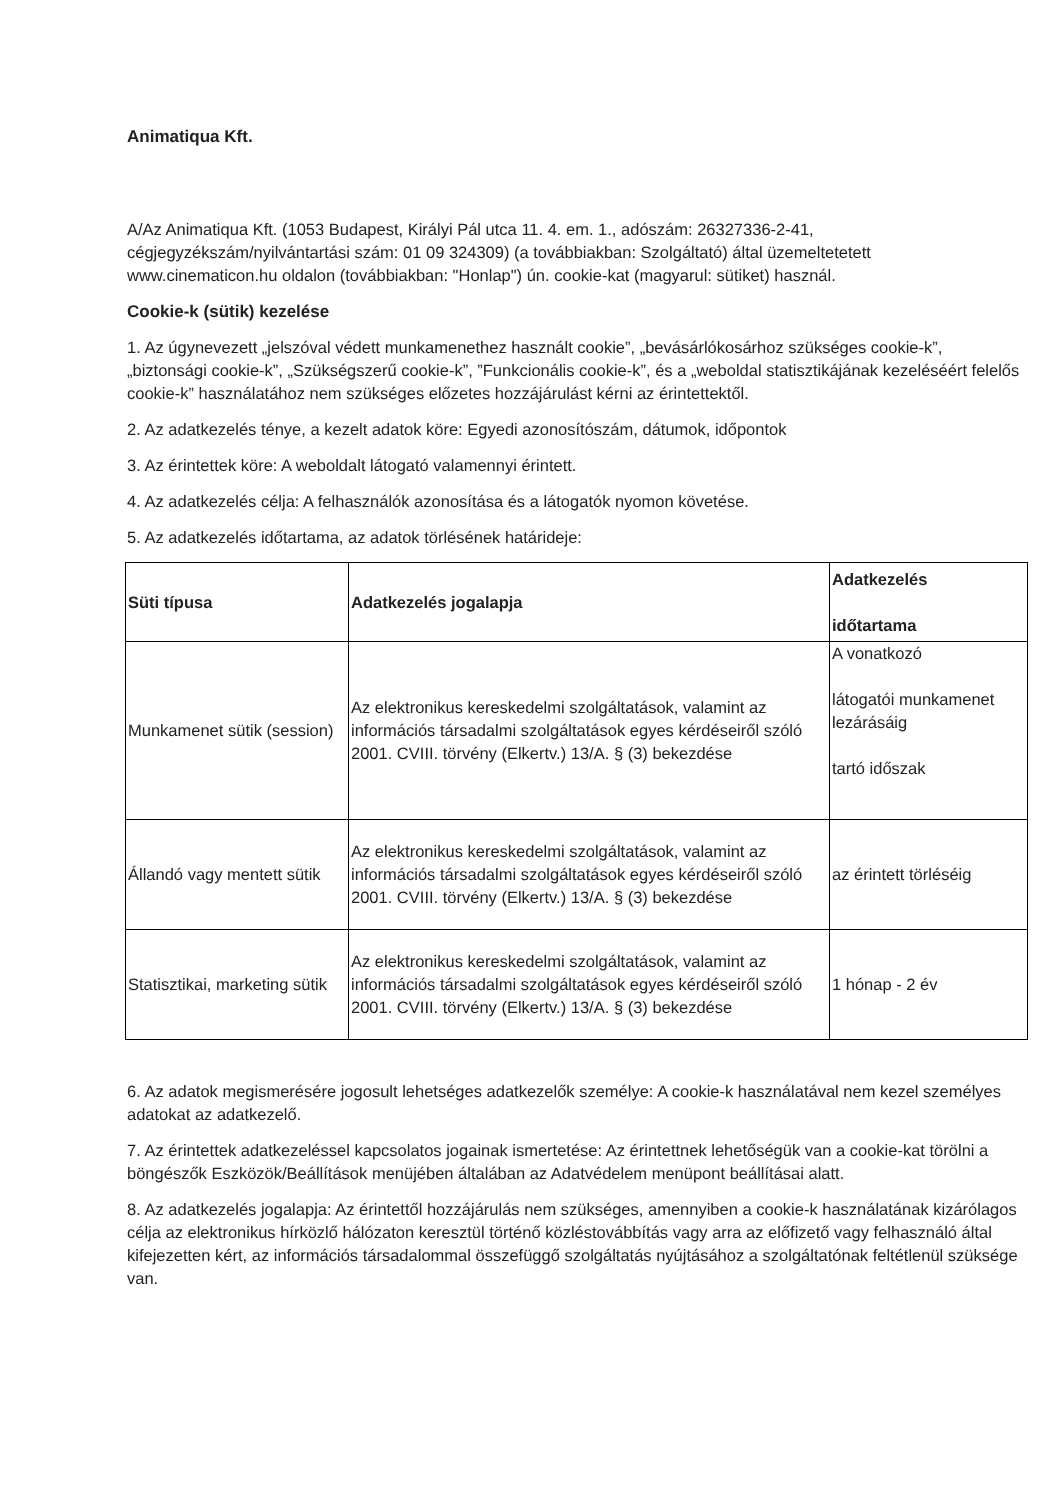Animatiqua Kft.
A/Az Animatiqua Kft. (1053 Budapest, Királyi Pál utca 11. 4. em. 1., adószám: 26327336-2-41, cégjegyzékszám/nyilvántartási szám: 01 09 324309) (a továbbiakban: Szolgáltató) által üzemeltetetett www.cinematicon.hu oldalon (továbbiakban: "Honlap") ún. cookie-kat (magyarul: sütiket) használ.
Cookie-k (sütik) kezelése
1. Az úgynevezett „jelszóval védett munkamenethez használt cookie”, „bevásárlókosárhoz szükséges cookie-k”, „biztonsági cookie-k”, „Szükségszerű cookie-k”, ”Funkcionális cookie-k”, és a „weboldal statisztikájának kezeléséért felelős cookie-k” használatához nem szükséges előzetes hozzájárulást kérni az érintettektől.
2. Az adatkezelés ténye, a kezelt adatok köre: Egyedi azonosítószám, dátumok, időpontok
3. Az érintettek köre: A weboldalt látogató valamennyi érintett.
4. Az adatkezelés célja: A felhasználók azonosítása és a látogatók nyomon követése.
5. Az adatkezelés időtartama, az adatok törlésének határideje:
| Süti típusa | Adatkezelés jogalapja | Adatkezelés időtartama |
| --- | --- | --- |
| Munkamenet sütik (session) | Az elektronikus kereskedelmi szolgáltatások, valamint az információs társadalmi szolgáltatások egyes kérdéseiről szóló 2001. CVIII. törvény (Elkertv.) 13/A. § (3) bekezdése | A vonatkozó látogatói munkamenet lezárásáig tartó időszak |
| Állandó vagy mentett sütik | Az elektronikus kereskedelmi szolgáltatások, valamint az információs társadalmi szolgáltatások egyes kérdéseiről szóló 2001. CVIII. törvény (Elkertv.) 13/A. § (3) bekezdése | az érintett törléséig |
| Statisztikai, marketing sütik | Az elektronikus kereskedelmi szolgáltatások, valamint az információs társadalmi szolgáltatások egyes kérdéseiről szóló 2001. CVIII. törvény (Elkertv.) 13/A. § (3) bekezdése | 1 hónap - 2 év |
6. Az adatok megismerésére jogosult lehetséges adatkezelők személye: A cookie-k használatával nem kezel személyes adatokat az adatkezelő.
7. Az érintettek adatkezeléssel kapcsolatos jogainak ismertetése: Az érintettnek lehetőségük van a cookie-kat törölni a böngészők Eszközök/Beállítások menüjében általában az Adatvédelem menüpont beállításai alatt.
8. Az adatkezelés jogalapja: Az érintettől hozzájárulás nem szükséges, amennyiben a cookie-k használatának kizárólagos célja az elektronikus hírközlő hálózaton keresztül történő közléstovábbítás vagy arra az előfizető vagy felhasználó által kifejezetten kért, az információs társadalommal összefüggő szolgáltatás nyújtásához a szolgáltatónak feltétlenül szüksége van.